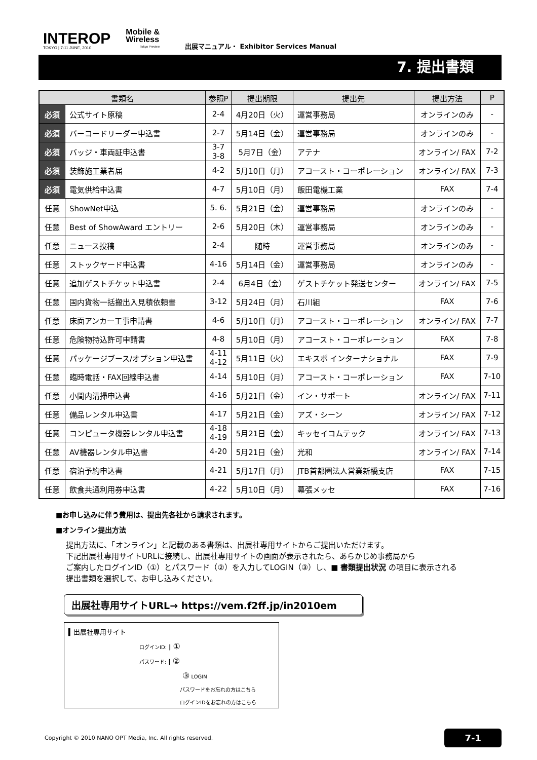INTEROP
TOKYO | 7-11 JUNE, 2010
Mobile &
Wireless
Tokyo Preview
出展マニュアル・ Exhibitor Services Manual
7. 提出書類
| 書類名 | | 参照P | 提出期限 | 提出先 | 提出方法 | P |
| --- | --- | --- | --- | --- | --- | --- |
| 必須 | 公式サイト原稿 | 2-4 | 4月20日（火） | 運営事務局 | オンラインのみ | - |
| 必須 | バーコードリーダー申込書 | 2-7 | 5月14日（金） | 運営事務局 | オンラインのみ | - |
| 必須 | バッジ・車両証申込書 | 3-7 3-8 | 5月7日（金） | アテナ | オンライン/ FAX | 7-2 |
| 必須 | 装飾施工業者届 | 4-2 | 5月10日（月） | アコースト・コーポレーション | オンライン/ FAX | 7-3 |
| 必須 | 電気供給申込書 | 4-7 | 5月10日（月） | 飯田電機工業 | FAX | 7-4 |
| 任意 | ShowNet申込 | 5. 6. | 5月21日（金） | 運営事務局 | オンラインのみ | - |
| 任意 | Best of ShowAward エントリー | 2-6 | 5月20日（木） | 運営事務局 | オンラインのみ | - |
| 任意 | ニュース投稿 | 2-4 | 随時 | 運営事務局 | オンラインのみ | - |
| 任意 | ストックヤード申込書 | 4-16 | 5月14日（金） | 運営事務局 | オンラインのみ | - |
| 任意 | 追加ゲストチケット申込書 | 2-4 | 6月4日（金） | ゲストチケット発送センター | オンライン/ FAX | 7-5 |
| 任意 | 国内貨物一括搬出入見積依頼書 | 3-12 | 5月24日（月） | 石川組 | FAX | 7-6 |
| 任意 | 床面アンカー工事申請書 | 4-6 | 5月10日（月） | アコースト・コーポレーション | オンライン/ FAX | 7-7 |
| 任意 | 危険物持込許可申請書 | 4-8 | 5月10日（月） | アコースト・コーポレーション | FAX | 7-8 |
| 任意 | パッケージブース/オプション申込書 | 4-11 4-12 | 5月11日（火） | エキスポ インターナショナル | FAX | 7-9 |
| 任意 | 臨時電話・FAX回線申込書 | 4-14 | 5月10日（月） | アコースト・コーポレーション | FAX | 7-10 |
| 任意 | 小間内清掃申込書 | 4-16 | 5月21日（金） | イン・サポート | オンライン/ FAX | 7-11 |
| 任意 | 備品レンタル申込書 | 4-17 | 5月21日（金） | アズ・シーン | オンライン/ FAX | 7-12 |
| 任意 | コンピュータ機器レンタル申込書 | 4-18 4-19 | 5月21日（金） | キッセイコムテック | オンライン/ FAX | 7-13 |
| 任意 | AV機器レンタル申込書 | 4-20 | 5月21日（金） | 光和 | オンライン/ FAX | 7-14 |
| 任意 | 宿泊予約申込書 | 4-21 | 5月17日（月） | JTB首都圏法人営業新橋支店 | FAX | 7-15 |
| 任意 | 飲食共通利用券申込書 | 4-22 | 5月10日（月） | 幕張メッセ | FAX | 7-16 |
■お申し込みに伴う費用は、提出先各社から請求されます。
■オンライン提出方法
提出方法に、「オンライン」と記載のある書類は、出展社専用サイトからご提出いただけます。
下記出展社専用サイトURLに接続し、出展社専用サイトの画面が表示されたら、あらかじめ事務局から
ご案内したログインID（①）とパスワード（②）を入力してLOGIN（③）し、■ 書類提出状況 の項目に表示される
提出書類を選択して、お申し込みください。
出展社専用サイトURL→ https://vem.f2ff.jp/in2010em
▍出展社専用サイト
ログインID: ┃ ①
パスワード: ┃ ②
③ LOGIN
パスワードをお忘れの方はこちら
ログインIDをお忘れの方はこちら
Copyright © 2010 NANO OPT Media, Inc. All rights reserved. 7-1